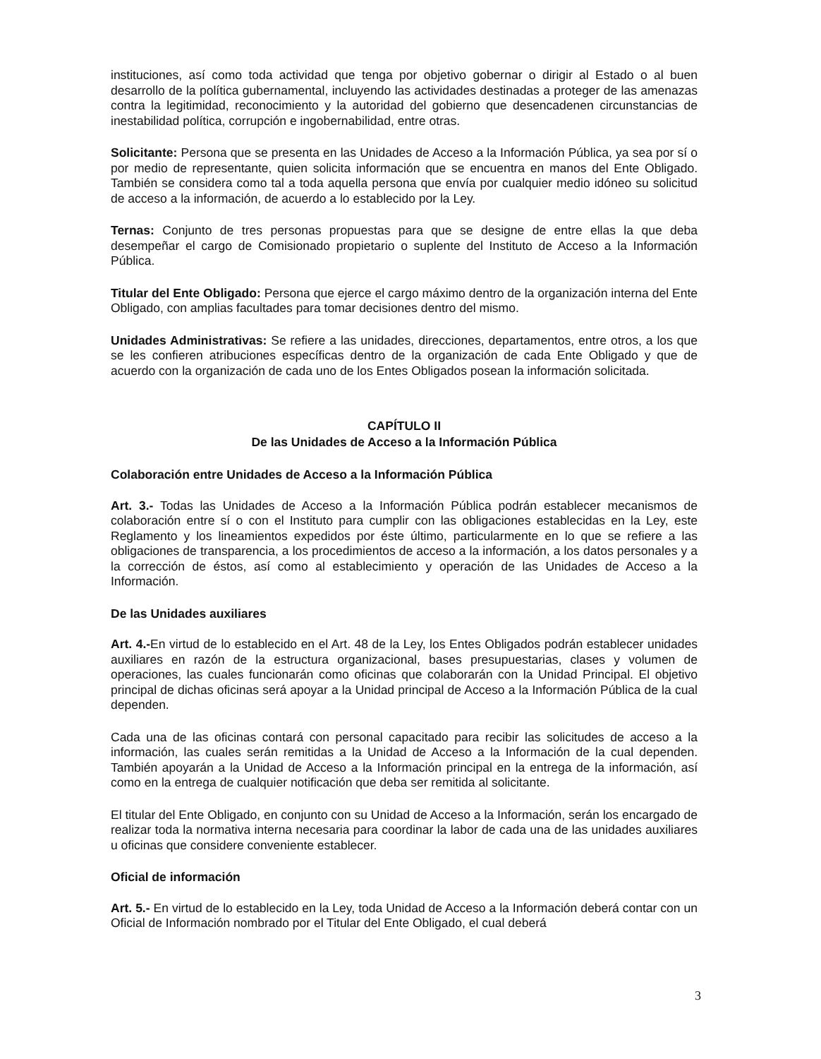instituciones, así como toda actividad que tenga por objetivo gobernar o dirigir al Estado o al buen desarrollo de la política gubernamental, incluyendo las actividades destinadas a proteger de las amenazas contra la legitimidad, reconocimiento y la autoridad del gobierno que desencadenen circunstancias de inestabilidad política, corrupción e ingobernabilidad, entre otras.
Solicitante: Persona que se presenta en las Unidades de Acceso a la Información Pública, ya sea por sí o por medio de representante, quien solicita información que se encuentra en manos del Ente Obligado. También se considera como tal a toda aquella persona que envía por cualquier medio idóneo su solicitud de acceso a la información, de acuerdo a lo establecido por la Ley.
Ternas: Conjunto de tres personas propuestas para que se designe de entre ellas la que deba desempeñar el cargo de Comisionado propietario o suplente del Instituto de Acceso a la Información Pública.
Titular del Ente Obligado: Persona que ejerce el cargo máximo dentro de la organización interna del Ente Obligado, con amplias facultades para tomar decisiones dentro del mismo.
Unidades Administrativas: Se refiere a las unidades, direcciones, departamentos, entre otros, a los que se les confieren atribuciones específicas dentro de la organización de cada Ente Obligado y que de acuerdo con la organización de cada uno de los Entes Obligados posean la información solicitada.
CAPÍTULO II
De las Unidades de Acceso a la Información Pública
Colaboración entre Unidades de Acceso a la Información Pública
Art. 3.- Todas las Unidades de Acceso a la Información Pública podrán establecer mecanismos de colaboración entre sí o con el Instituto para cumplir con las obligaciones establecidas en la Ley, este Reglamento y los lineamientos expedidos por éste último, particularmente en lo que se refiere a las obligaciones de transparencia, a los procedimientos de acceso a la información, a los datos personales y a la corrección de éstos, así como al establecimiento y operación de las Unidades de Acceso a la Información.
De las Unidades auxiliares
Art. 4.-En virtud de lo establecido en el Art. 48 de la Ley, los Entes Obligados podrán establecer unidades auxiliares en razón de la estructura organizacional, bases presupuestarias, clases y volumen de operaciones, las cuales funcionarán como oficinas que colaborarán con la Unidad Principal. El objetivo principal de dichas oficinas será apoyar a la Unidad principal de Acceso a la Información Pública de la cual dependen.
Cada una de las oficinas contará con personal capacitado para recibir las solicitudes de acceso a la información, las cuales serán remitidas a la Unidad de Acceso a la Información de la cual dependen. También apoyarán a la Unidad de Acceso a la Información principal en la entrega de la información, así como en la entrega de cualquier notificación que deba ser remitida al solicitante.
El titular del Ente Obligado, en conjunto con su Unidad de Acceso a la Información, serán los encargado de realizar toda la normativa interna necesaria para coordinar la labor de cada una de las unidades auxiliares u oficinas que considere conveniente establecer.
Oficial de información
Art. 5.- En virtud de lo establecido en la Ley, toda Unidad de Acceso a la Información deberá contar con un Oficial de Información nombrado por el Titular del Ente Obligado, el cual deberá
3